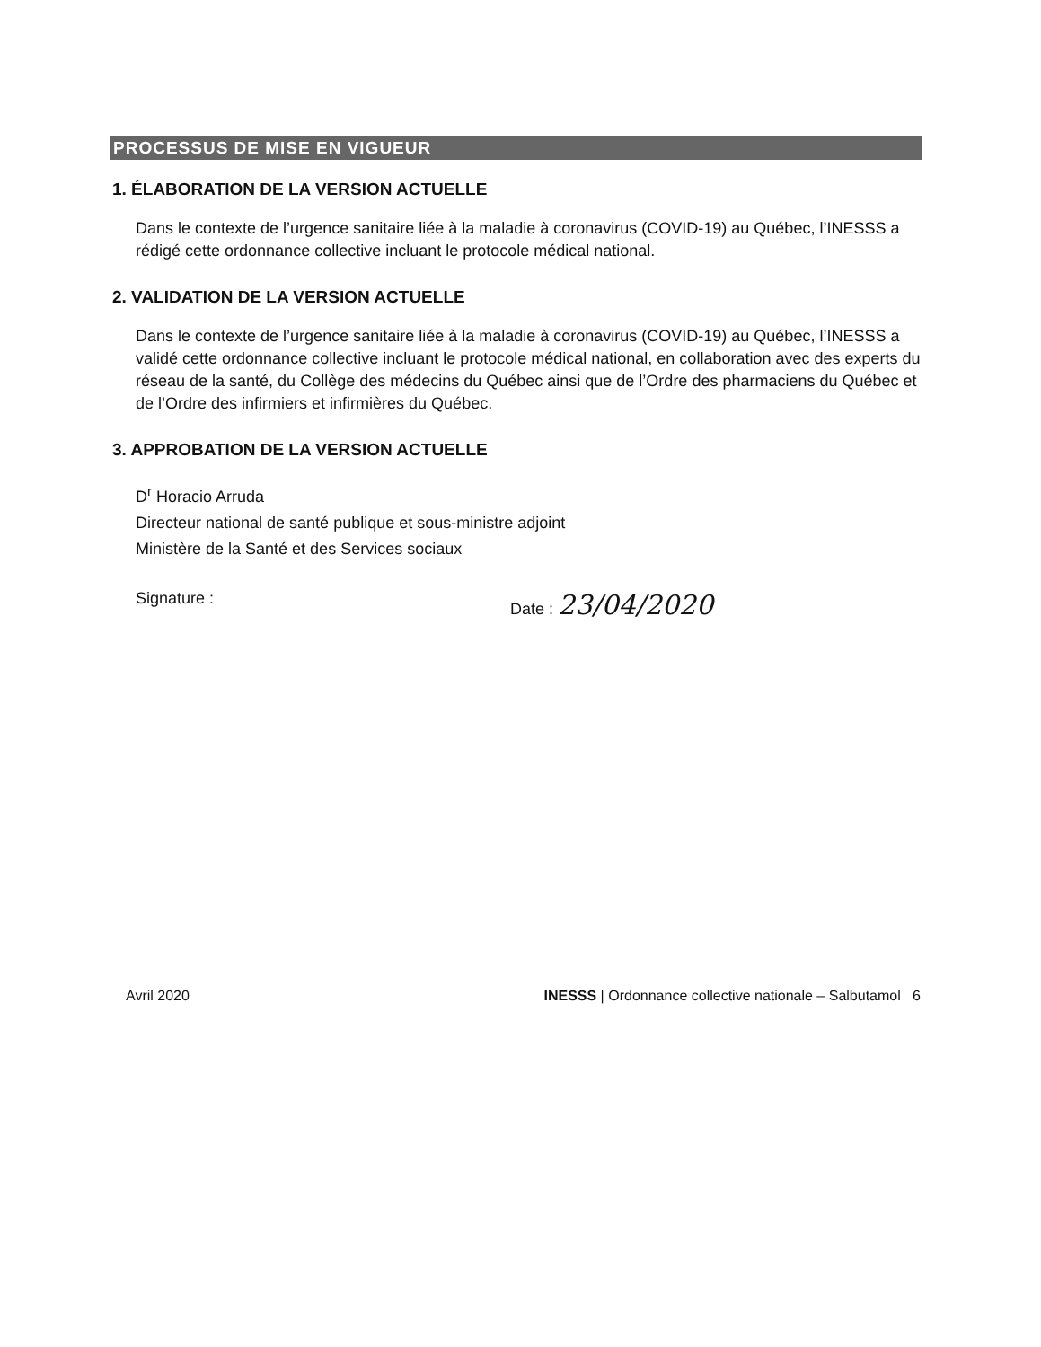PROCESSUS DE MISE EN VIGUEUR
1. ÉLABORATION DE LA VERSION ACTUELLE
Dans le contexte de l’urgence sanitaire liée à la maladie à coronavirus (COVID-19) au Québec, l’INESSS a rédigé cette ordonnance collective incluant le protocole médical national.
2. VALIDATION DE LA VERSION ACTUELLE
Dans le contexte de l’urgence sanitaire liée à la maladie à coronavirus (COVID-19) au Québec, l’INESSS a validé cette ordonnance collective incluant le protocole médical national, en collaboration avec des experts du réseau de la santé, du Collège des médecins du Québec ainsi que de l’Ordre des pharmaciens du Québec et de l’Ordre des infirmiers et infirmières du Québec.
3. APPROBATION DE LA VERSION ACTUELLE
D<sup>r</sup> Horacio Arruda
Directeur national de santé publique et sous-ministre adjoint
Ministère de la Santé et des Services sociaux
Signature : Date : 23/04/2020
Avril 2020 INESSS | Ordonnance collective nationale – Salbutamol 6